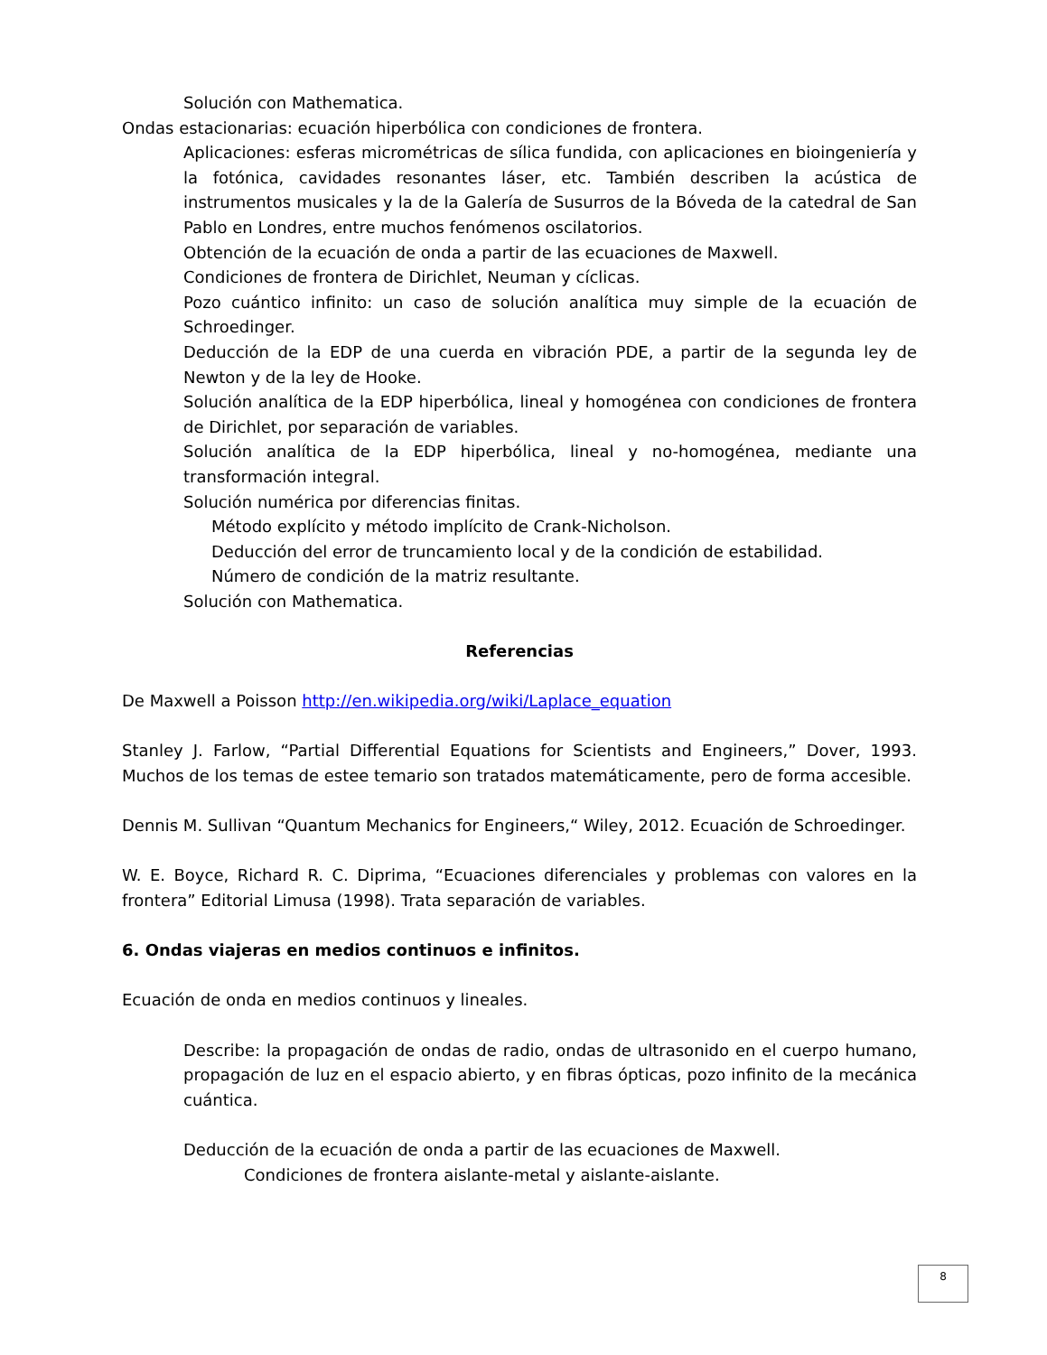Solución con Mathematica.
Ondas estacionarias: ecuación hiperbólica con condiciones de frontera.
Aplicaciones: esferas micrométricas de sílica fundida, con aplicaciones en bioingeniería y la fotónica, cavidades resonantes láser, etc. También describen la acústica de instrumentos musicales y la de la Galería de Susurros de la Bóveda de la catedral de San Pablo en Londres, entre muchos fenómenos oscilatorios.
Obtención de la ecuación de onda a partir de las ecuaciones de Maxwell.
Condiciones de frontera de Dirichlet, Neuman y cíclicas.
Pozo cuántico infinito: un caso de solución analítica muy simple de la ecuación de Schroedinger.
Deducción de la EDP de una cuerda en vibración PDE, a partir de la segunda ley de Newton y de la ley de Hooke.
Solución analítica de la EDP hiperbólica, lineal y homogénea con condiciones de frontera de Dirichlet, por separación de variables.
Solución analítica de la EDP hiperbólica, lineal y no-homogénea, mediante una transformación integral.
Solución numérica por diferencias finitas.
Método explícito y método implícito de Crank-Nicholson.
Deducción del error de truncamiento local y de la condición de estabilidad.
Número de condición de la matriz resultante.
Solución con Mathematica.
Referencias
De Maxwell a Poisson http://en.wikipedia.org/wiki/Laplace_equation
Stanley J. Farlow, “Partial Differential Equations for Scientists and Engineers,” Dover, 1993. Muchos de los temas de estee temario son tratados matemáticamente, pero de forma accesible.
Dennis M. Sullivan “Quantum Mechanics for Engineers,“ Wiley, 2012. Ecuación de Schroedinger.
W. E. Boyce, Richard R. C. Diprima, “Ecuaciones diferenciales y problemas con valores en la frontera” Editorial Limusa (1998). Trata separación de variables.
6. Ondas viajeras en medios continuos e infinitos.
Ecuación de onda en medios continuos y lineales.
Describe: la propagación de ondas de radio, ondas de ultrasonido en el cuerpo humano, propagación de luz en el espacio abierto, y en fibras ópticas, pozo infinito de la mecánica cuántica.
Deducción de la ecuación de onda a partir de las ecuaciones de Maxwell.
Condiciones de frontera aislante-metal y aislante-aislante.
8